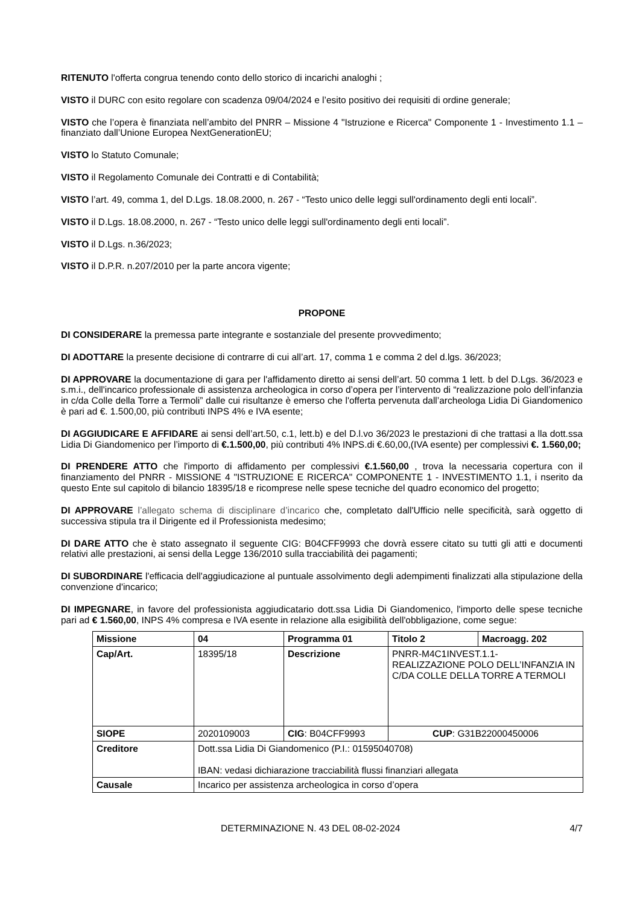RITENUTO l'offerta congrua tenendo conto dello storico di incarichi analoghi ;
VISTO il DURC con esito regolare con scadenza 09/04/2024 e l’esito positivo dei requisiti di ordine generale;
VISTO che l’opera è finanziata nell’ambito del PNRR – Missione 4 "Istruzione e Ricerca" Componente 1 - Investimento 1.1 – finanziato dall’Unione Europea NextGenerationEU;
VISTO lo Statuto Comunale;
VISTO il Regolamento Comunale dei Contratti e di Contabilità;
VISTO l’art. 49, comma 1, del D.Lgs. 18.08.2000, n. 267 - “Testo unico delle leggi sull'ordinamento degli enti locali”.
VISTO il D.Lgs. 18.08.2000, n. 267 - “Testo unico delle leggi sull'ordinamento degli enti locali”.
VISTO il D.Lgs. n.36/2023;
VISTO il D.P.R. n.207/2010 per la parte ancora vigente;
PROPONE
DI CONSIDERARE la premessa parte integrante e sostanziale del presente provvedimento;
DI ADOTTARE la presente decisione di contrarre di cui all’art. 17, comma 1 e comma 2 del d.lgs. 36/2023;
DI APPROVARE la documentazione di gara per l'affidamento diretto ai sensi dell’art. 50 comma 1 lett. b del D.Lgs. 36/2023 e s.m.i., dell'incarico professionale di assistenza archeologica in corso d’opera per l’intervento di “realizzazione polo dell’infanzia in c/da Colle della Torre a Termoli” dalle cui risultanze è emerso che l'offerta pervenuta dall’archeologa Lidia Di Giandomenico è pari ad €. 1.500,00, più contributi INPS 4% e IVA esente;
DI AGGIUDICARE E AFFIDARE ai sensi dell’art.50, c.1, lett.b) e del D.l.vo 36/2023 le prestazioni di che trattasi a lla dott.ssa Lidia Di Giandomenico per l’importo di €.1.500,00, più contributi 4% INPS.di €.60,00,(IVA esente) per complessivi €. 1.560,00;
DI PRENDERE ATTO che l'importo di affidamento per complessivi €.1.560,00 , trova la necessaria copertura con il finanziamento del PNRR - MISSIONE 4 "ISTRUZIONE E RICERCA" COMPONENTE 1 - INVESTIMENTO 1.1, i nserito da questo Ente sul capitolo di bilancio 18395/18 e ricomprese nelle spese tecniche del quadro economico del progetto;
DI APPROVARE l’allegato schema di disciplinare d’incarico che, completato dall'Ufficio nelle specificità, sarà oggetto di successiva stipula tra il Dirigente ed il Professionista medesimo;
DI DARE ATTO che è stato assegnato il seguente CIG: B04CFF9993 che dovrà essere citato su tutti gli atti e documenti relativi alle prestazioni, ai sensi della Legge 136/2010 sulla tracciabilità dei pagamenti;
DI SUBORDINARE l'efficacia dell'aggiudicazione al puntuale assolvimento degli adempimenti finalizzati alla stipulazione della convenzione d'incarico;
DI IMPEGNARE, in favore del professionista aggiudicatario dott.ssa Lidia Di Giandomenico, l'importo delle spese tecniche pari ad € 1.560,00, INPS 4% compresa e IVA esente in relazione alla esigibilità dell'obbligazione, come segue:
| Missione | 04 | Programma 01 | Titolo 2 | Macroagg. 202 |
| Cap/Art. | 18395/18 | Descrizione | PNRR-M4C1INVEST.1.1- REALIZZAZIONE POLO DELL’INFANZIA IN C/DA COLLE DELLA TORRE A TERMOLI | |
| SIOPE | 2020109003 | CIG : B04CFF9993 | CUP : G31B22000450006 | |
| Creditore | Dott.ssa Lidia Di Giandomenico (P.I.: 01595040708) IBAN: vedasi dichiarazione tracciabilità flussi finanziari allegata | | | |
| Causale | Incarico per assistenza archeologica in corso d’opera | | | |
DETERMINAZIONE N. 43 DEL 08-02-2024 4/7